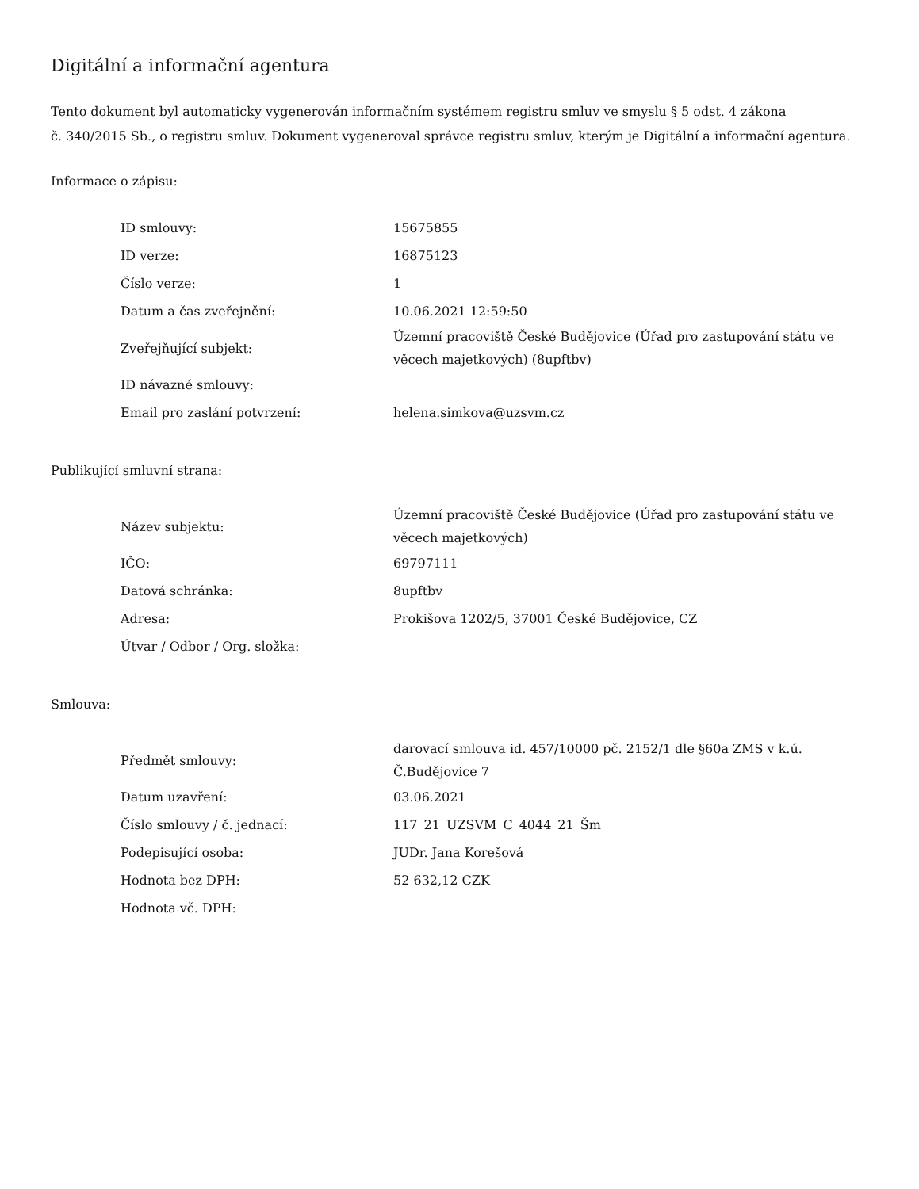Digitální a informační agentura
Tento dokument byl automaticky vygenerován informačním systémem registru smluv ve smyslu § 5 odst. 4 zákona
č. 340/2015 Sb., o registru smluv. Dokument vygeneroval správce registru smluv, kterým je Digitální a informační agentura.
Informace o zápisu:
| ID smlouvy: | 15675855 |
| ID verze: | 16875123 |
| Číslo verze: | 1 |
| Datum a čas zveřejnění: | 10.06.2021 12:59:50 |
| Zveřejňující subjekt: | Územní pracoviště České Budějovice (Úřad pro zastupování státu ve věcech majetkových) (8upftbv) |
| ID návazné smlouvy: | |
| Email pro zaslání potvrzení: | helena.simkova@uzsvm.cz |
Publikující smluvní strana:
| Název subjektu: | Územní pracoviště České Budějovice (Úřad pro zastupování státu ve věcech majetkových) |
| IČO: | 69797111 |
| Datová schránka: | 8upftbv |
| Adresa: | Prokišova 1202/5, 37001 České Budějovice, CZ |
| Útvar / Odbor / Org. složka: | |
Smlouva:
| Předmět smlouvy: | darovací smlouva id. 457/10000 pč. 2152/1 dle §60a ZMS v k.ú. Č.Budějovice 7 |
| Datum uzavření: | 03.06.2021 |
| Číslo smlouvy / č. jednací: | 117_21_UZSVM_C_4044_21_Šm |
| Podepisující osoba: | JUDr. Jana Korešová |
| Hodnota bez DPH: | 52 632,12 CZK |
| Hodnota vč. DPH: | |